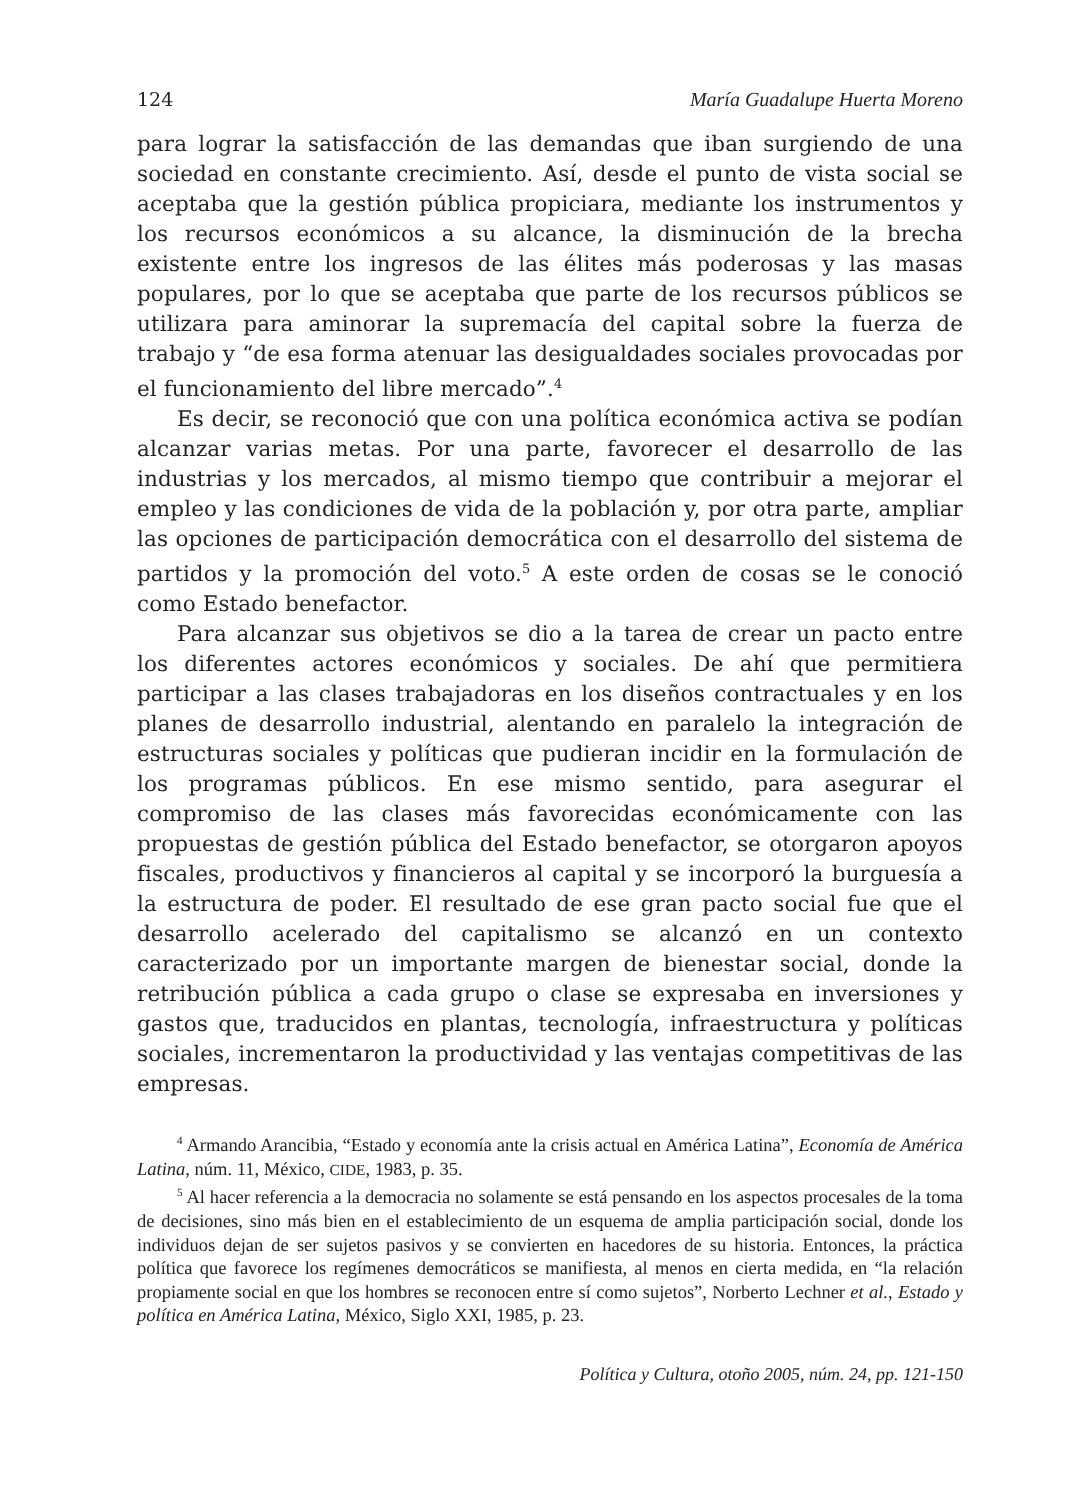124 María Guadalupe Huerta Moreno
para lograr la satisfacción de las demandas que iban surgiendo de una sociedad en constante crecimiento. Así, desde el punto de vista social se aceptaba que la gestión pública propiciara, mediante los instrumentos y los recursos económicos a su alcance, la disminución de la brecha existente entre los ingresos de las élites más poderosas y las masas populares, por lo que se aceptaba que parte de los recursos públicos se utilizara para aminorar la supremacía del capital sobre la fuerza de trabajo y “de esa forma atenuar las desigualdades sociales provocadas por el funcionamiento del libre mercado”.<sup>4</sup>
Es decir, se reconoció que con una política económica activa se podían alcanzar varias metas. Por una parte, favorecer el desarrollo de las industrias y los mercados, al mismo tiempo que contribuir a mejorar el empleo y las condiciones de vida de la población y, por otra parte, ampliar las opciones de participación democrática con el desarrollo del sistema de partidos y la promoción del voto.<sup>5</sup> A este orden de cosas se le conoció como Estado benefactor.
Para alcanzar sus objetivos se dio a la tarea de crear un pacto entre los diferentes actores económicos y sociales. De ahí que permitiera participar a las clases trabajadoras en los diseños contractuales y en los planes de desarrollo industrial, alentando en paralelo la integración de estructuras sociales y políticas que pudieran incidir en la formulación de los programas públicos. En ese mismo sentido, para asegurar el compromiso de las clases más favorecidas económicamente con las propuestas de gestión pública del Estado benefactor, se otorgaron apoyos fiscales, productivos y financieros al capital y se incorporó la burguesía a la estructura de poder. El resultado de ese gran pacto social fue que el desarrollo acelerado del capitalismo se alcanzó en un contexto caracterizado por un importante margen de bienestar social, donde la retribución pública a cada grupo o clase se expresaba en inversiones y gastos que, traducidos en plantas, tecnología, infraestructura y políticas sociales, incrementaron la productividad y las ventajas competitivas de las empresas.
<sup>4</sup> Armando Arancibia, “Estado y economía ante la crisis actual en América Latina”, Economía de América Latina, núm. 11, México, CIDE, 1983, p. 35.
<sup>5</sup> Al hacer referencia a la democracia no solamente se está pensando en los aspectos procesales de la toma de decisiones, sino más bien en el establecimiento de un esquema de amplia participación social, donde los individuos dejan de ser sujetos pasivos y se convierten en hacedores de su historia. Entonces, la práctica política que favorece los regímenes democráticos se manifiesta, al menos en cierta medida, en “la relación propiamente social en que los hombres se reconocen entre sí como sujetos”, Norberto Lechner et al., Estado y política en América Latina, México, Siglo XXI, 1985, p. 23.
Política y Cultura, otoño 2005, núm. 24, pp. 121-150